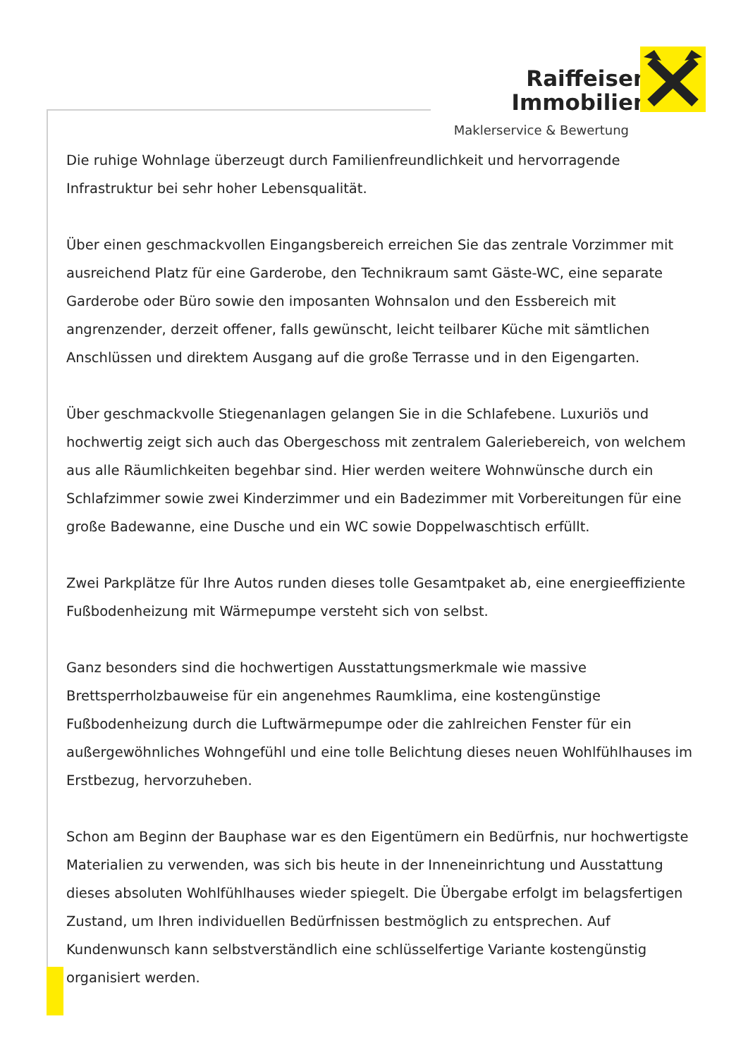Raiffeisen
Immobilien
Maklerservice & Bewertung
Die ruhige Wohnlage überzeugt durch Familienfreundlichkeit und hervorragende Infrastruktur bei sehr hoher Lebensqualität.
Über einen geschmackvollen Eingangsbereich erreichen Sie das zentrale Vorzimmer mit ausreichend Platz für eine Garderobe, den Technikraum samt Gäste-WC, eine separate Garderobe oder Büro sowie den imposanten Wohnsalon und den Essbereich mit angrenzender, derzeit offener, falls gewünscht, leicht teilbarer Küche mit sämtlichen Anschlüssen und direktem Ausgang auf die große Terrasse und in den Eigengarten.
Über geschmackvolle Stiegenanlagen gelangen Sie in die Schlafebene. Luxuriös und hochwertig zeigt sich auch das Obergeschoss mit zentralem Galeriebereich, von welchem aus alle Räumlichkeiten begehbar sind. Hier werden weitere Wohnwünsche durch ein Schlafzimmer sowie zwei Kinderzimmer und ein Badezimmer mit Vorbereitungen für eine große Badewanne, eine Dusche und ein WC sowie Doppelwaschtisch erfüllt.
Zwei Parkplätze für Ihre Autos runden dieses tolle Gesamtpaket ab, eine energieeffiziente Fußbodenheizung mit Wärmepumpe versteht sich von selbst.
Ganz besonders sind die hochwertigen Ausstattungsmerkmale wie massive Brettsperrholzbauweise für ein angenehmes Raumklima, eine kostengünstige Fußbodenheizung durch die Luftwärmepumpe oder die zahlreichen Fenster für ein außergewöhnliches Wohngefühl und eine tolle Belichtung dieses neuen Wohlfühlhauses im Erstbezug, hervorzuheben.
Schon am Beginn der Bauphase war es den Eigentümern ein Bedürfnis, nur hochwertigste Materialien zu verwenden, was sich bis heute in der Inneneinrichtung und Ausstattung dieses absoluten Wohlfühlhauses wieder spiegelt. Die Übergabe erfolgt im belagsfertigen Zustand, um Ihren individuellen Bedürfnissen bestmöglich zu entsprechen. Auf Kundenwunsch kann selbstverständlich eine schlüsselfertige Variante kostengünstig organisiert werden.